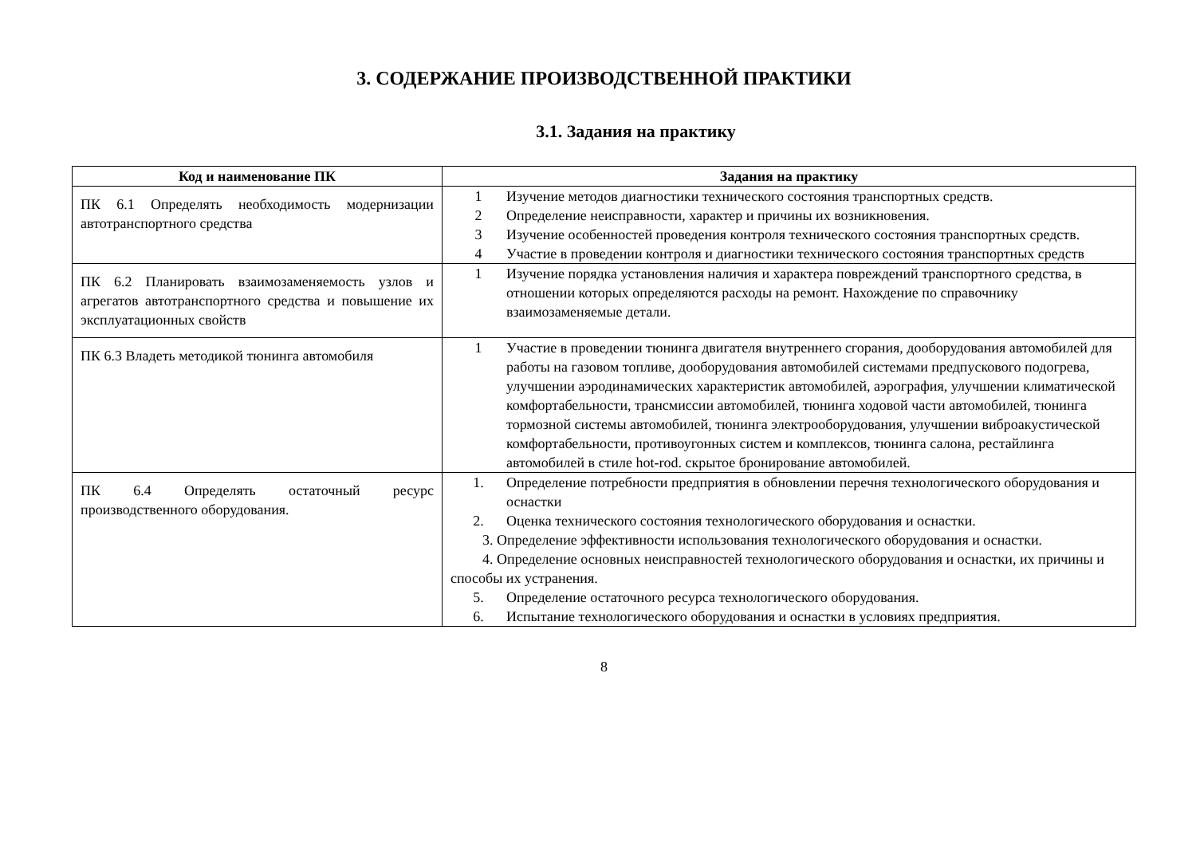3. СОДЕРЖАНИЕ ПРОИЗВОДСТВЕННОЙ ПРАКТИКИ
3.1. Задания на практику
| Код и наименование ПК | Задания на практику |
| --- | --- |
| ПК 6.1 Определять необходимость модернизации автотранспортного средства | 1 Изучение методов диагностики технического состояния транспортных средств. 2 Определение неисправности, характер и причины их возникновения. 3 Изучение особенностей проведения контроля технического состояния транспортных средств. 4 Участие в проведении контроля и диагностики технического состояния транспортных средств |
| ПК 6.2 Планировать взаимозаменяемость узлов и агрегатов автотранспортного средства и повышение их эксплуатационных свойств | 1 Изучение порядка установления наличия и характера повреждений транспортного средства, в отношении которых определяются расходы на ремонт. Нахождение по справочнику взаимозаменяемые детали. |
| ПК 6.3 Владеть методикой тюнинга автомобиля | 1 Участие в проведении тюнинга двигателя внутреннего сгорания, дооборудования автомобилей для работы на газовом топливе, дооборудования автомобилей системами предпускового подогрева, улучшении аэродинамических характеристик автомобилей, аэрография, улучшении климатической комфортабельности, трансмиссии автомобилей, тюнинга ходовой части автомобилей, тюнинга тормозной системы автомобилей, тюнинга электрооборудования, улучшении виброакустической комфортабельности, противоугонных систем и комплексов, тюнинга салона, рестайлинга автомобилей в стиле hot-rod. скрытое бронирование автомобилей. |
| ПК 6.4 Определять остаточный ресурс производственного оборудования. | 1. Определение потребности предприятия в обновлении перечня технологического оборудования и оснастки 2. Оценка технического состояния технологического оборудования и оснастки. 3. Определение эффективности использования технологического оборудования и оснастки. 4. Определение основных неисправностей технологического оборудования и оснастки, их причины и способы их устранения. 5. Определение остаточного ресурса технологического оборудования. 6. Испытание технологического оборудования и оснастки в условиях предприятия. |
8